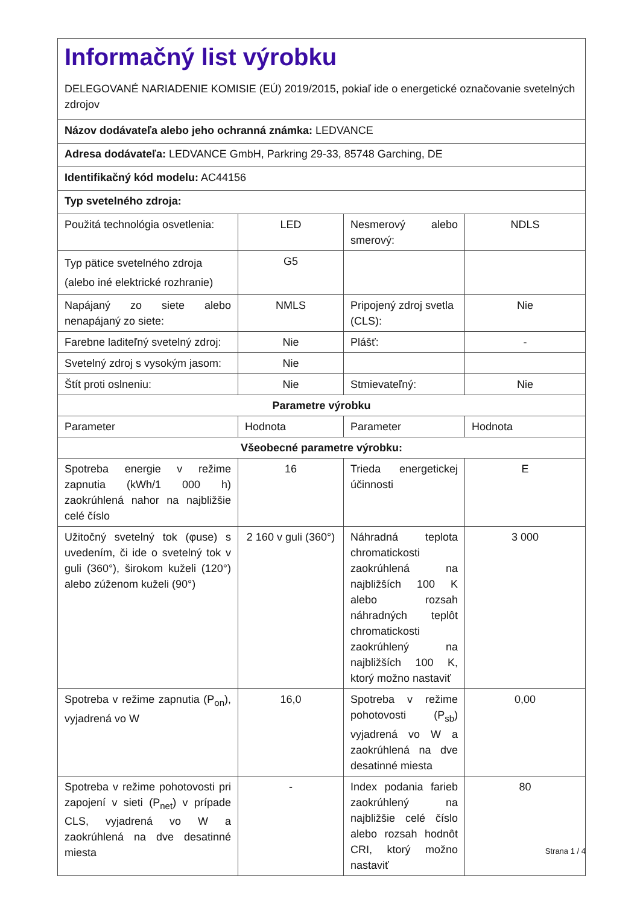| Informačný list výrobku DELEGOVANÉ NARIADENIE KOMISIE (EÚ) 2019/2015, pokiaľ ide o energetické označovanie svetelných zdrojov | | | |
| Názov dodávateľa alebo jeho ochranná známka: LEDVANCE | | | |
| Adresa dodávateľa: LEDVANCE GmbH, Parkring 29-33, 85748 Garching, DE | | | |
| Identifikačný kód modelu: AC44156 | | | |
| Typ svetelného zdroja: | | | |
| Použitá technológia osvetlenia: | LED | Nesmerový alebo smerový: | NDLS |
| Typ pätice svetelného zdroja (alebo iné elektrické rozhranie) | G5 | | |
| Napájaný zo siete alebo nenapájaný zo siete: | NMLS | Pripojený zdroj svetla (CLS): | Nie |
| Farebne laditeľný svetelný zdroj: | Nie | Plášť: | - |
| Svetelný zdroj s vysokým jasom: | Nie | | |
| Štít proti oslneniu: | Nie | Stmievateľný: | Nie |
| Parametre výrobku | | | |
| Parameter | Hodnota | Parameter | Hodnota |
| Všeobecné parametre výrobku: | | | |
| Spotreba energie v režime zapnutia (kWh/1 000 h) zaokrúhlená nahor na najbližšie celé číslo | 16 | Trieda energetickej účinnosti | E |
| Užitočný svetelný tok (φuse) s uvedením, či ide o svetelný tok v guli (360°), širokom kuželi (120°) alebo zúženom kuželi (90°) | 2 160 v guli (360°) | Náhradná teplota chromatickosti zaokrúhlená na najbližších 100 K alebo rozsah náhradných teplôt chromatickosti zaokrúhlený na najbližších 100 K, ktorý možno nastaviť | 3 000 |
| Spotreba v režime zapnutia (P<sub>on</sub>), vyjadrená vo W | 16,0 | Spotreba v režime pohotovosti (P<sub>sb</sub>) vyjadrená vo W a zaokrúhlená na dve desatinné miesta | 0,00 |
| Spotreba v režime pohotovosti pri zapojení v sieti (P<sub>net</sub>) v prípade CLS, vyjadrená vo W a zaokrúhlená na dve desatinné miesta | - | Index podania farieb zaokrúhlený na najbližšie celé číslo alebo rozsah hodnôt CRI, ktorý možno nastaviť | 80 |
Strana 1 / 4